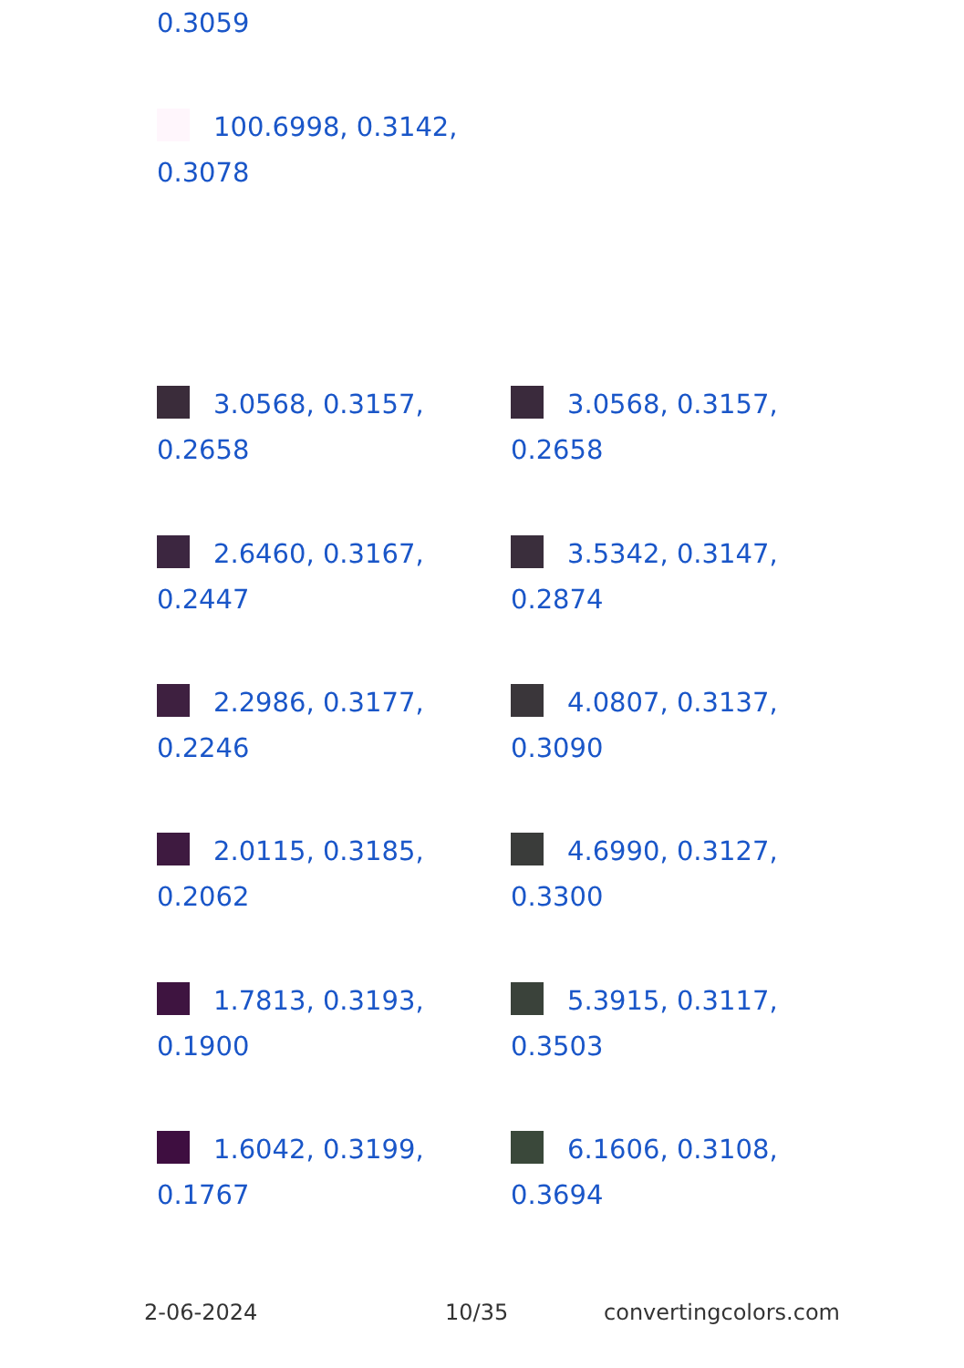0.3059
100.6998, 0.3142, 0.3078
3.0568, 0.3157, 0.2658
3.0568, 0.3157, 0.2658
2.6460, 0.3167, 0.2447
3.5342, 0.3147, 0.2874
2.2986, 0.3177, 0.2246
4.0807, 0.3137, 0.3090
2.0115, 0.3185, 0.2062
4.6990, 0.3127, 0.3300
1.7813, 0.3193, 0.1900
5.3915, 0.3117, 0.3503
1.6042, 0.3199, 0.1767
6.1606, 0.3108, 0.3694
2-06-2024 10/35 convertingcolors.com